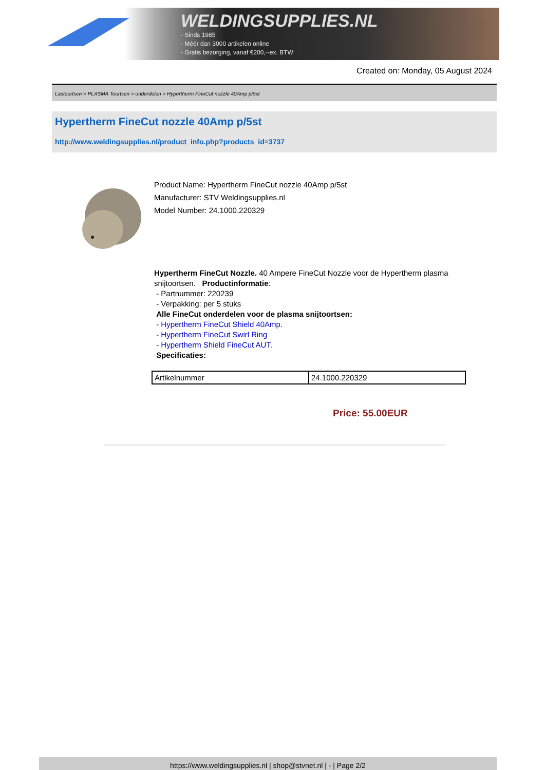WELDINGSUPPLIES.NL
- Sinds 1985
- Méér dan 3000 artikelen online
- Gratis bezorging, vanaf €200,--ex. BTW
Created on: Monday, 05 August 2024
Lastoortsen > PLASMA Toortsen > onderdelen > Hypertherm FineCut nozzle 40Amp p/5st
Hypertherm FineCut nozzle 40Amp p/5st
http://www.weldingsupplies.nl/product_info.php?products_id=3737
Product Name: Hypertherm FineCut nozzle 40Amp p/5st
Manufacturer: STV Weldingsupplies.nl
Model Number: 24.1000.220329
Hypertherm FineCut Nozzle. 40 Ampere FineCut Nozzle voor de Hypertherm plasma snijtoortsen. Productinformatie:
- Partnummer: 220239
- Verpakking: per 5 stuks
Alle FineCut onderdelen voor de plasma snijtoortsen:
- Hypertherm FineCut Shield 40Amp.
- Hypertherm FineCut Swirl Ring
- Hypertherm Shield FineCut AUT.
Specificaties:
| Artikelnummer | 24.1000.220329 |
Price: 55.00EUR
https://www.weldingsupplies.nl | shop@stvnet.nl | - | Page 2/2